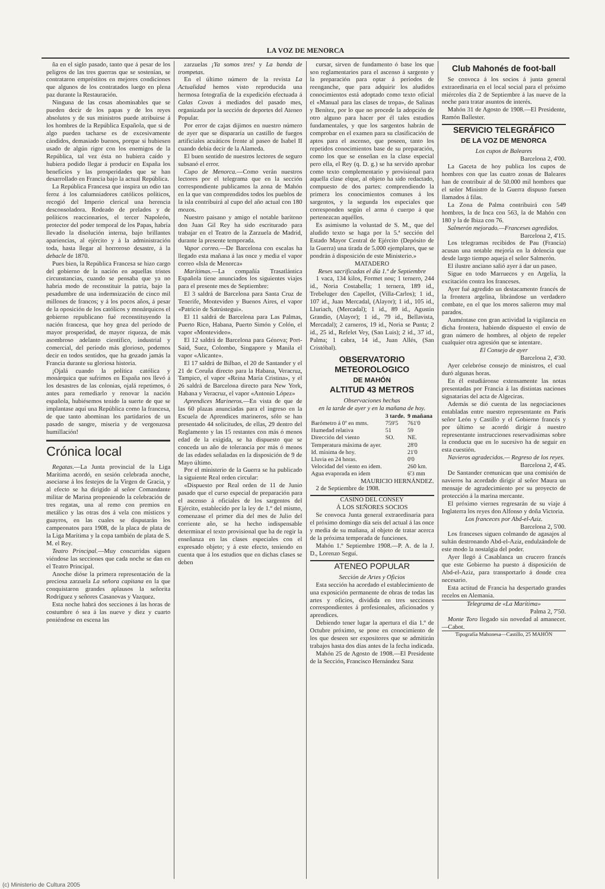LA VOZ DE MENORCA
ña en el siglo pasado, tanto que á pesar de los peligros de las tres guerras que se sostenían, se contrataron empréstitos en mejores condiciones que algunos de los contratados luego en plena paz durante la Restauración.
Ninguna de las cosas abominables que se pueden decir de los papas y de los reyes absolutos y de sus ministros puede atribuirse á los hombres de la República Española, que si de algo pueden tacharse es de excesivamente cándidos, demasiado buenos, porque si hubiesen usado de algún rigor con los enemigos de la República, tal vez ésta no hubiera caído y hubiera podido llegar á producir en España los beneficios y las prosperidades que se han desarrollado en Francia bajo la actual República.
La República Francesa que inspira un odio tan feroz á los calumniadores católicos políticos, recogió del Imperio clerical una herencia desconsoladora. Rodeado de prelados y de políticos reaccionarios, el tercer Napoleón, protector del poder temporal de los Papas, habría llevado la disolución interna, bajo brillantes apariencias, al ejército y á la administración toda, hasta llegar al horroroso desastre, á la debacle de 1870.
Pues bien, la República Francesa se hizo cargo del gobierno de la nación en aquellas tristes circunstancias, cuando se pensaba que ya no habría modo de reconstituir la patria, bajo la pesadumbre de una indemnización de cinco mil millones de francos; y á los pocos años, á pesar de la oposición de los católicos y monárquicos el gobierno republicano fué reconstituyendo la nación francesa, que hoy goza del período de mayor prosperidad, de mayor riqueza, de más asombroso adelanto científico, industrial y comercial, del período más glorioso, podemos decir en todos sentidos, que ha gozado jamás la Francia durante su gloriosa historia.
¡Ojalá cuando la política católica y monárquica que sufrimos en España nos llevó á los desastres de las colonias, ojalá repetimos, ó antes para remediarlo y renovar la nación española, hubiésemos tenido la suerte de que se implantase aquí una República como la francesa, de que tanto abominan los partidarios de un pasado de sangre, miseria y de vergonzosa humillación!
Crónica local
Regatas.—La Junta provincial de la Liga Marítima acordó, en sesión celebrada anoche, asociarse á los festejos de la Virgen de Gracia, y al efecto se ha dirigido al señor Comandante militar de Marina proponiendo la celebración de tres regatas, una al remo con premios en metálico y las otras dos á vela con místicos y guayros, en las cuales se disputarán los campeonatos para 1908, de la placa de plata de la Liga Marítima y la copa también de plata de S. M. el Rey.
Teatro Principal.—Muy concurridas siguen viéndose las secciones que cada noche se dan en el Teatro Principal.
Anoche dióse la primera representación de la preciosa zarzuela La señora capitana en la que conquistaron grandes aplausos la señorita Rodríguez y señores Casanovas y Vazquez.
Esta noche habrá dos secciones á las horas de costumbre ó sea á las nueve y diez y cuarto poniéndose en escena las
zarzuelas ¡Ya somos tres! y La banda de trompetas.
En el último número de la revista La Actualidad hemos visto reproducida una hermosa fotografía de la expedición efectuada á Calas Covas á mediados del pasado mes, organizada por la sección de deportes del Ateneo Popular.
Por error de cajas dijimos en nuestro número de ayer que se dispararía un castillo de fuegos artificiales acuáticos frente al paseo de Isabel II cuando debía decir de la Alameda.
El buen sentido de nuestros lectores de seguro subsanó el error.
Cupo de Menorca.—Como verán nuestros lectores por el telegrama que en la sección correspondiente publicamos la zona de Mahón en la que van comprendidos todos los pueblos de la isla contribuirá al cupo del año actual con 180 mozos.
Nuestro paisano y amigo el notable barítono don Juan Gil Rey ha sido escriturado para trabajar en el Teatro de la Zarzuela de Madrid, durante la presente temporada.
Vapor correo.—De Barcelona con escalas ha llegado esta mañana á las once y media el vapor correo «Isla de Menorca»
Marítimas.—La compañía Trasatlántica Española tiene anunciados los siguientes viajes para el presente mes de Septiembre:
El 3 saldrá de Barcelona para Santa Cruz de Tenerife, Montevideo y Buenos Aires, el vapor «Patricio de Satrústegui».
El 11 saldrá de Barcelona para Las Palmas, Puerto Rico, Habana, Puerto Simón y Colón, el vapor «Montevideo».
El 12 saldrá de Barcelona para Génova; Port-Said, Suez, Colombo, Singapore y Manila el vapor «Alicante».
El 17 saldrá de Bilbao, el 20 de Santander y el 21 de Coruña directo para la Habana, Veracruz, Tampico, el vapor «Reina María Cristina», y el 26 saldrá de Barcelona directo para New York, Habana y Veracruz, el vapor «Antonio López»
Aprendices Marineros.—En vista de que de las 60 plazas anunciadas para el ingreso en la Escuela de Aprendices marineros, sólo se han presentado 44 solicitudes, de ellas, 29 dentro del Reglamento y las 15 restantes con más ó menos edad de la exigida, se ha dispuesto que se conceda un año de tolerancia por más ó menos de las edades señaladas en la disposición de 9 de Mayo último.
Por el ministerio de la Guerra se ha publicado la siguiente Real orden circular:
«Dispuesto por Real orden de 11 de Junio pasado que el curso especial de preparación para el ascenso á oficiales de los sargentos del Ejército, establecido por la ley de 1.º del mismo, comenzase el primer día del mes de Julio del corriente año, se ha hecho indispensable determinar el texto provisional que ha de regir la enseñanza en las clases especiales con el expresado objeto; y á este efecto, teniendo en cuenta que á los estudios que en dichas clases se deben
cursar, sirven de fundamento ó base los que son reglamentarios para el ascenso á sargento y la preparación para optar á períodos de reenganche, que para adquirir los aludidos conocimientos está adoptado como texto oficial el «Manual para las clases de tropa», de Salinas y Benítez, por lo que no procede la adopción de otro alguno para hacer por él tales estudios fundamentales, y que los sargentos habrán de comprobar en el examen para su clasificación de aptos para el ascenso, que poseen, tanto los repetidos conocimientos base de su preparación, como los que se enseñan en la clase especial pero ella, el Rey (q. D. g.) se ha servido aprobar como texto complementario y provisional para aquella clase elque, al objeto ha sido redactado, compuesto de dos partes: comprendiendo la primera los conocimientos comunes á los sargentos, y la segunda los especiales que corresponden según el arma ó cuerpo á que pertenezcan aquéllos.
Es asimismo la voluntad de S. M., que del aludido texto se haga por la 5.ª sección del Estado Mayor Central de Ejército (Depósito de la Guerra) una tirada de 5.000 ejemplares, que se pondrán á disposición de este Ministerio.»
MATADERO
Reses sacrificadas el día 1.º de Septiembre
1 vaca, 134 kilos, Formet nou; 1 ternero, 244 id., Noria Costabella; 1 ternera, 189 id., Trebeluger den Capellot, (Villa-Carlos); 1 id., 107 id., Juan Mercadal, (Alayor); 1 id., 105 id., Lluriach, (Mercadal); 1 id., 89 id., Agustín Grandio, (Alayor); 1 id., 79 id., Bellavista, Mercadal); 2 carneros, 19 id., Noria se Punta; 2 id., 25 id., Refelet Vey, (San Luis); 2 id., 37 id., Palma; 1 cabra, 14 id., Juan Allés, (San Cristóbal).
OBSERVATORIO METEOROLOGICO
DE MAHÓN
ALTITUD 43 METROS
Observaciones hechas
en la tarde de ayer y en la mañana de hoy.
| | 3 tarde. | 9 mañana |
| --- | --- | --- |
| Barómetro á 0º en mms. | 759'5 | 761'0 |
| Humedad relativa | 51 | 59 |
| Dirección del viento | SO. | NE. |
| Temperatura máxima de ayer. | | 28'0 |
| Id. mínima de hoy. | | 21'0 |
| Lluvia en 24 horas. | | 0'0 |
| Velocidad del viento en idem. | | 260 km. |
| Agua evaporada en idem | | 6'3 mm |
MAURICIO HERNÁNDEZ.
2 de Septiembre de 1908.
CASINO DEL CONSEY
Á LOS SEÑORES SOCIOS
Se convoca Junta general extraordinaria para el próximo domingo día seis del actual á las once y media de su mañana, al objeto de tratar acerca de la próxima temporada de funciones.
Mahón 1.º Septiembre 1908.—P. A. de la J. D., Lorenzo Seguí.
ATENEO POPULAR
Sección de Artes y Oficios
Esta sección ha acordado el establecimiento de una exposición permanente de obras de todas las artes y oficios, dividida en tres secciones correspondientes á profesionales, aficionados y aprendices.
Debiendo tener lugar la apertura el día 1.º de Octubre próximo, se pone en conocimiento de los que deseen ser expositores que se admitirán trabajos hasta dos días antes de la fecha indicada.
Mahón 25 de Agosto de 1908.—El Presidente de la Sección, Francisco Hernández Sanz
Club Mahonés de foot-ball
Se convoca á los socios á junta general extraordinaria en el local social para el próximo miércoles día 2 de Septiembre á las nueve de la noche para tratar asuntos de interés.
Mahón 31 de Agosto de 1908.—El Presidente, Ramón Ballester.
SERVICIO TELEGRÁFICO
DE LA VOZ DE MENORCA
Los cupos de Baleares
Barcelona 2, 4'00.
La Gaceta de hoy publica los cupos de hombres con que las cuatro zonas de Baleares han de contribuir al de 50.000 mil hombres que el señor Ministro de la Guerra dispuso fuesen llamados á filas.
La Zona de Palma contribuirá con 549 hombres, la de Inca con 563, la de Mahón con 180 y la de Ibiza con 76.
Salmerón mejorado.—Franceses agredidos.
Barcelona 2, 4'15.
Los telegramas recibidos de Pau (Francia) acusan una notable mejoría en la dolencia que desde largo tiempo aqueja el señor Salmerón.
El ilustre anciano salió ayer á dar un paseo.
Sigue en todo Marruecos y en Argelia, la excitación contra los franceses.
Ayer fué agredido un destacamento francés de la frontera argelina, librándose un verdadero combate, en el que los moros salieron muy mal parados.
Auméntase con gran actividad la vigilancia en dicha frontera, habiendo dispuesto el envío de gran número de hombres, al objeto de repeler cualquier otra agresión que se intentare.
El Consejo de ayer
Barcelona 2, 4'30.
Ayer celebróse consejo de ministros, el cual duró algunas horas.
En él estudiáronse extensamente las notas presentadas por Francia á las distintas naciones signatarias del acta de Algeciras.
Además se dió cuenta de las negociaciones entabladas entre nuestro representante en París señor León y Castillo y el Gobierno francés y por último se acordó dirigir á nuestro representante instrucciones reservadísimas sobre la conducta que en lo sucesivo ha de seguir en esta cuestión.
Navieros agradecidos.— Regreso de los reyes.
Barcelona 2, 4'45.
De Santander comunican que una comisión de navieros ha acordado dirigir al señor Maura un mensaje de agradecimiento por su proyecto de protección á la marina mercante.
El próximo viernes regresarán de su viaje á Inglaterra los reyes don Alfonso y doña Victoria.
Los franceces por Abd-el-Aziz.
Barcelona 2, 5'00.
Los franceses siguen colmando de agasajos al sultán destronando Abd-el-Aziz, endulzándole de este modo la nostalgia del poder.
Ayer llegó á Casablanca un crucero francés que este Gobierno ha puesto á disposición de Abd-el-Aziz, para transportarlo á donde crea necesario.
Esta actitud de Francia ha despertado grandes recelos en Alemania.
Telegrama de «La Marítima»
Palma 2, 7'50.
Monte Toro llegado sin novedad al amanecer.—Cabot.
Tipografía Mahonesa—Castillo, 25 MAHÓN
(c) Ministerio de Cultura 2005